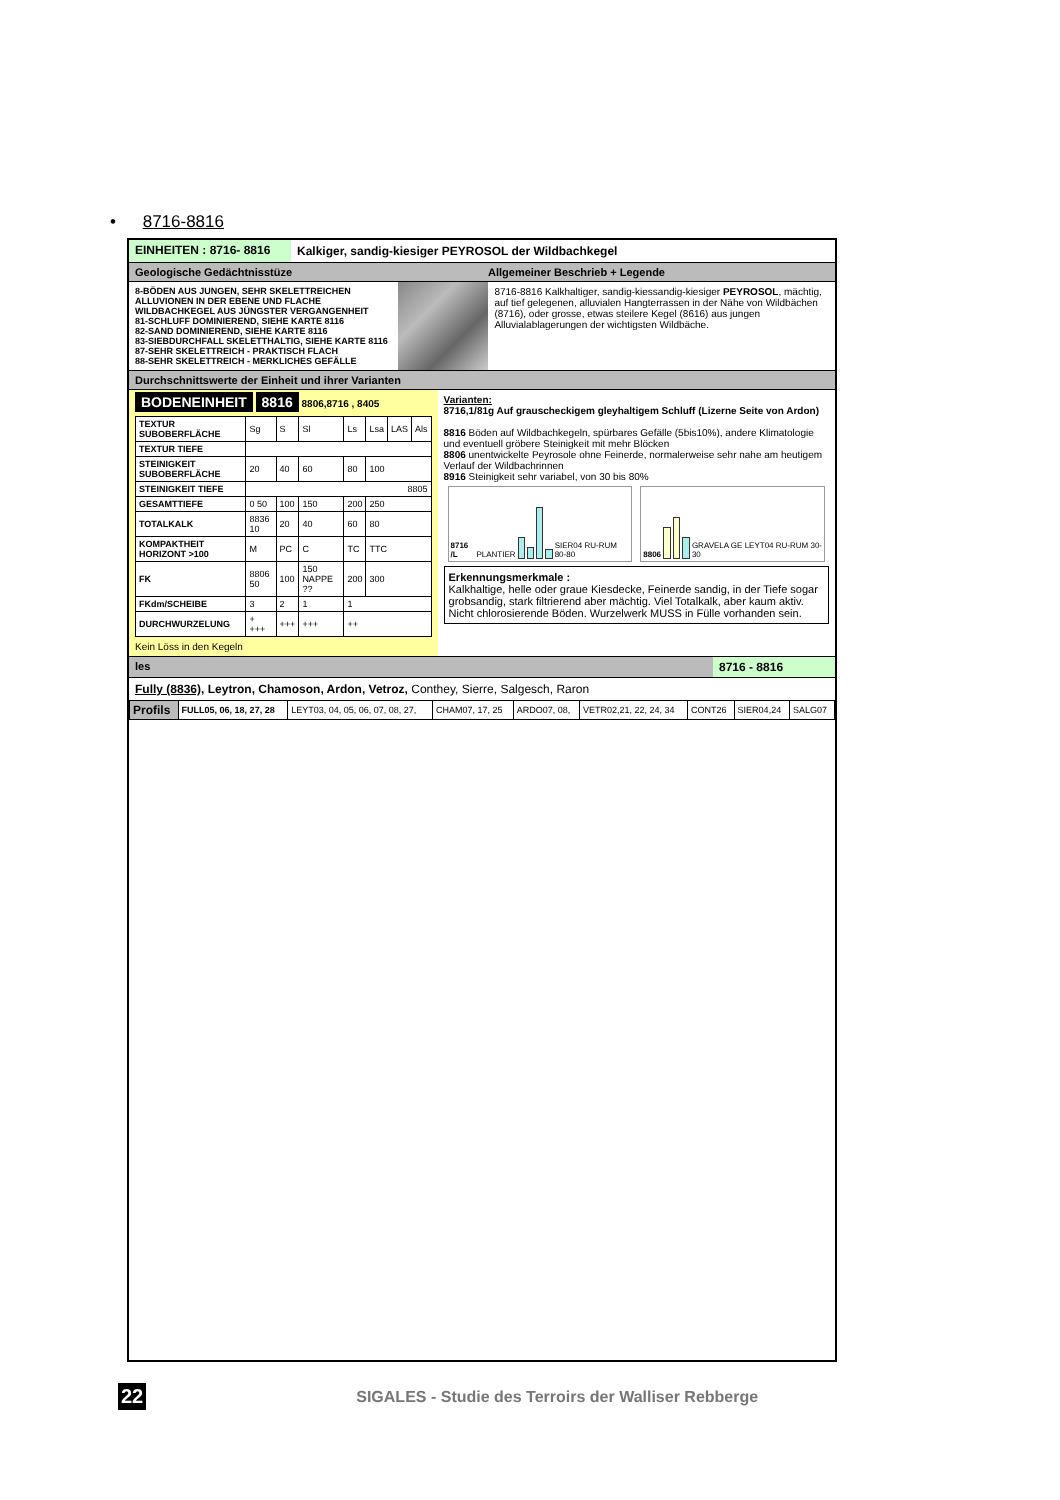• 8716-8816
EINHEITEN : 8716- 8816 Kalkiger, sandig-kiesiger PEYROSOL der Wildbachkegel
Geologische Gedächtnisstüze Allgemeiner Beschrieb + Legende
8-BÖDEN AUS JUNGEN, SEHR SKELETTREICHEN ALLUVIONEN IN DER EBENE UND FLACHE WILDBACHKEGEL AUS JÜNGSTER VERGANGENHEIT
81-SCHLUFF DOMINIEREND, SIEHE KARTE 8116
82-SAND DOMINIEREND, SIEHE KARTE 8116
83-SIEBDURCHFALL SKELETTHALTIG, SIEHE KARTE 8116
87-SEHR SKELETTREICH - PRAKTISCH FLACH
88-SEHR SKELETTREICH - MERKLICHES GEFÄLLE
8716-8816 Kalkhaltiger, sandig-kiessandig-kiesiger PEYROSOL, mächtig, auf tief gelegenen, alluvialen Hangterrassen in der Nähe von Wildbächen (8716), oder grosse, etwas steilere Kegel (8616) aus jungen Alluvialablagerungen der wichtigsten Wildbäche.
Durchschnittswerte der Einheit und ihrer Varianten
BODENEINHEIT 8816 8806,8716 , 8405
| TEXTUR SUBOBERFLÄCHE | Sg | S | Sl | Ls | Lsa | LAS | Als |
| TEXTUR TIEFE | | | | | | | |
| STEINIGKEIT SUBOBERFLÄCHE | 20 | 40 | 60 | 80 | 100 | | |
| STEINIGKEIT TIEFE | 8805 | | | | | | |
| GESAMTTIEFE | 0 50 | 100 | 150 | 200 | 250 | | |
| TOTALKALK | 8836 10 | 20 | 40 | 60 | 80 | | |
| KOMPAKTHEIT HORIZONT >100 | M | PC | C | TC | TTC | | |
| FK | 8806 50 | 100 | 150 NAPPE ?? | 200 | 300 | | |
| FKdm/SCHEIBE | 3 | 2 | 1 | 1 | | | |
| DURCHWURZELUNG | + +++ | +++ | +++ | ++ | | | |
Kein Löss in den Kegeln
Varianten:
8716,1/81g Auf grauscheckigem gleyhaltigem Schluff (Lizerne Seite von Ardon)
8816 Böden auf Wildbachkegeln, spürbares Gefälle (5bis10%), andere Klimatologie und eventuell gröbere Steinigkeit mit mehr Blöcken
8806 unentwickelte Peyrosole ohne Feinerde, normalerweise sehr nahe am heutigem Verlauf der Wildbachrinnen
8916 Steinigkeit sehr variabel, von 30 bis 80%
8716 /L PLANTIER
SIER04 RU-RUM 80-80
8806
GRAVELA GE LEYT04 RU-RUM 30-30
Erkennungsmerkmale :
Kalkhaltige, helle oder graue Kiesdecke, Feinerde sandig, in der Tiefe sogar grobsandig, stark filtrierend aber mächtig. Viel Totalkalk, aber kaum aktiv. Nicht chlorosierende Böden. Wurzelwerk MUSS in Fülle vorhanden sein.
les 8716 - 8816
Fully (8836), Leytron, Chamoson, Ardon, Vetroz, Conthey, Sierre, Salgesch, Raron
| Profils | FULL05, 06, 18, 27, 28 | LEYT03, 04, 05, 06, 07, 08, 27, | CHAM07, 17, 25 | ARDO07, 08, | VETR02,21, 22, 24, 34 | CONT26 | SIER04,24 | SALG07 |
22 SIGALES - Studie des Terroirs der Walliser Rebberge